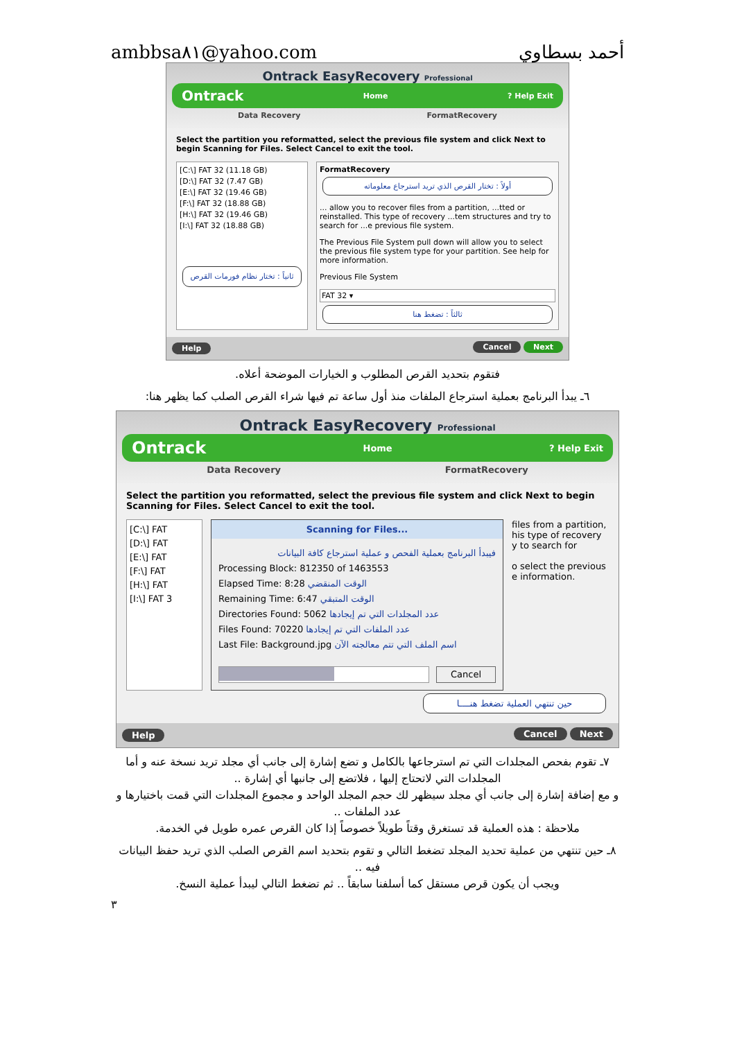ambbsa٨١@yahoo.com أحمد بسطاوي
Ontrack EasyRecovery Professional
Ontrack Home? Help Exit
Data Recovery FormatRecovery
Select the partition you reformatted, select the previous file system and click Next to begin Scanning for Files. Select Cancel to exit the tool.
[C:\] FAT 32 (11.18 GB)
[D:\] FAT 32 (7.47 GB)
[E:\] FAT 32 (19.46 GB)
[F:\] FAT 32 (18.88 GB)
[H:\] FAT 32 (19.46 GB)
[I:\] FAT 32 (18.88 GB)
ثانياً : تختار نظام فورمات القرص
FormatRecovery
أولاً : تختار القرص الذي تريد استرجاع معلوماته
... allow you to recover files from a partition, ...tted or reinstalled. This type of recovery ...tem structures and try to search for ...e previous file system.
The Previous File System pull down will allow you to select the previous file system type for your partition. See help for more information.
Previous File System
FAT 32 ▾
ثالثاً : تضغط هنا
Help Cancel Next
فتقوم بتحديد القرص المطلوب و الخيارات الموضحة أعلاه.
٦ـ يبدأ البرنامج بعملية استرجاع الملفات منذ أول ساعة تم فيها شراء القرص الصلب كما يظهر هنا:
Ontrack EasyRecovery Professional
Ontrack Home? Help Exit
Data Recovery FormatRecovery
Select the partition you reformatted, select the previous file system and click Next to begin Scanning for Files. Select Cancel to exit the tool.
[C:\] FAT
[D:\] FAT
[E:\] FAT
[F:\] FAT
[H:\] FAT
[I:\] FAT 3
Scanning for Files...
فيبدأ البرنامج بعملية الفحص و عملية استرجاع كافة البيانات
Processing Block: 812350 of 1463553
Elapsed Time: 8:28 الوقت المنقضي
Remaining Time: 6:47 الوقت المتبقي
Directories Found: 5062 عدد المجلدات التي تم إيجادها
Files Found: 70220 عدد الملفات التي تم إيجادها
Last File: Background.jpg اسم الملف التي تتم معالجته الآن
Cancel
files from a partition, his type of recovery y to search for
o select the previous e information.
حين تنتهي العملية تضغط هنــــا
Help Cancel Next
٧ـ تقوم بفحص المجلدات التي تم استرجاعها بالكامل و تضع إشارة إلى جانب أي مجلد تريد نسخة عنه و أما المجلدات التي لاتحتاج إليها ، فلاتضع إلى جانبها أي إشارة ..
و مع إضافة إشارة إلى جانب أي مجلد سيظهر لك حجم المجلد الواحد و مجموع المجلدات التي قمت باختيارها و عدد الملفات ..
ملاحظة : هذه العملية قد تستغرق وقتاً طويلاً خصوصاً إذا كان القرص عمره طويل في الخدمة.
٨ـ حين تنتهي من عملية تحديد المجلد تضغط التالي و تقوم بتحديد اسم القرص الصلب الذي تريد حفظ البيانات فيه ..
ويجب أن يكون قرص مستقل كما أسلفنا سابقاً .. ثم تضغط التالي ليبدأ عملية النسخ.
٣